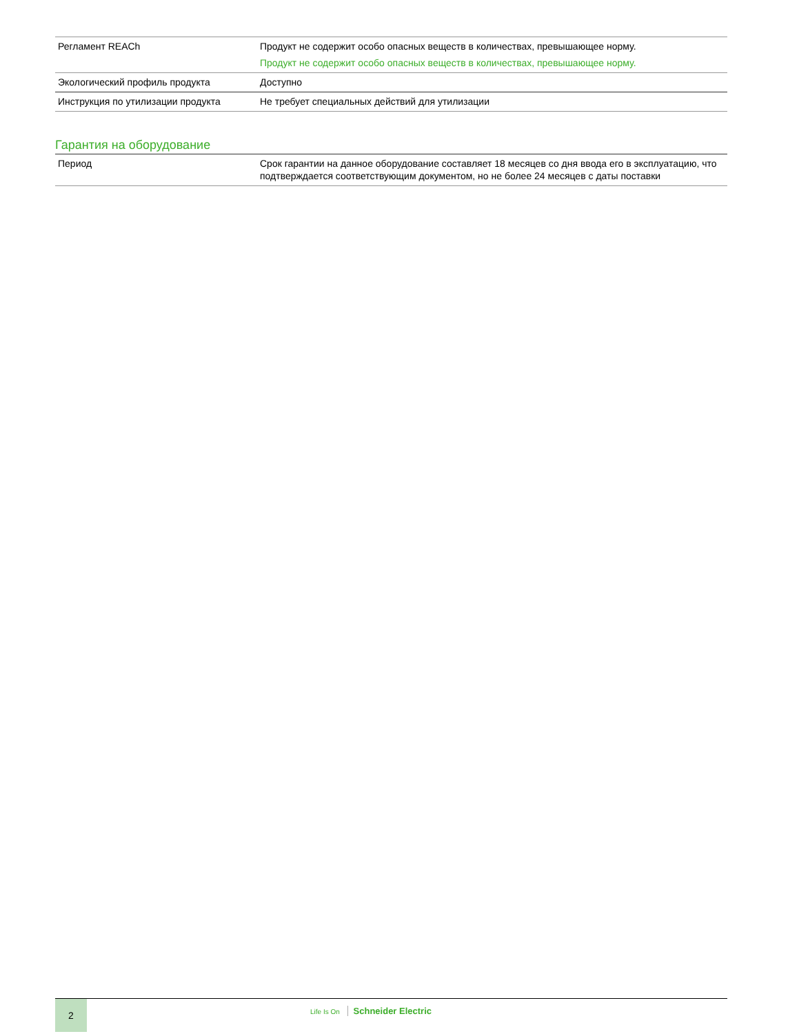| Регламент REACh | Продукт не содержит особо опасных веществ в количествах, превышающее норму. Продукт не содержит особо опасных веществ в количествах, превышающее норму. |
| Экологический профиль продукта | Доступно |
| Инструкция по утилизации продукта | Не требует специальных действий для утилизации |
Гарантия на оборудование
| Период | Срок гарантии на данное оборудование составляет 18 месяцев со дня ввода его в эксплуатацию, что подтверждается соответствующим документом, но не более 24 месяцев с даты поставки |
2
Life Is On Schneider Electric